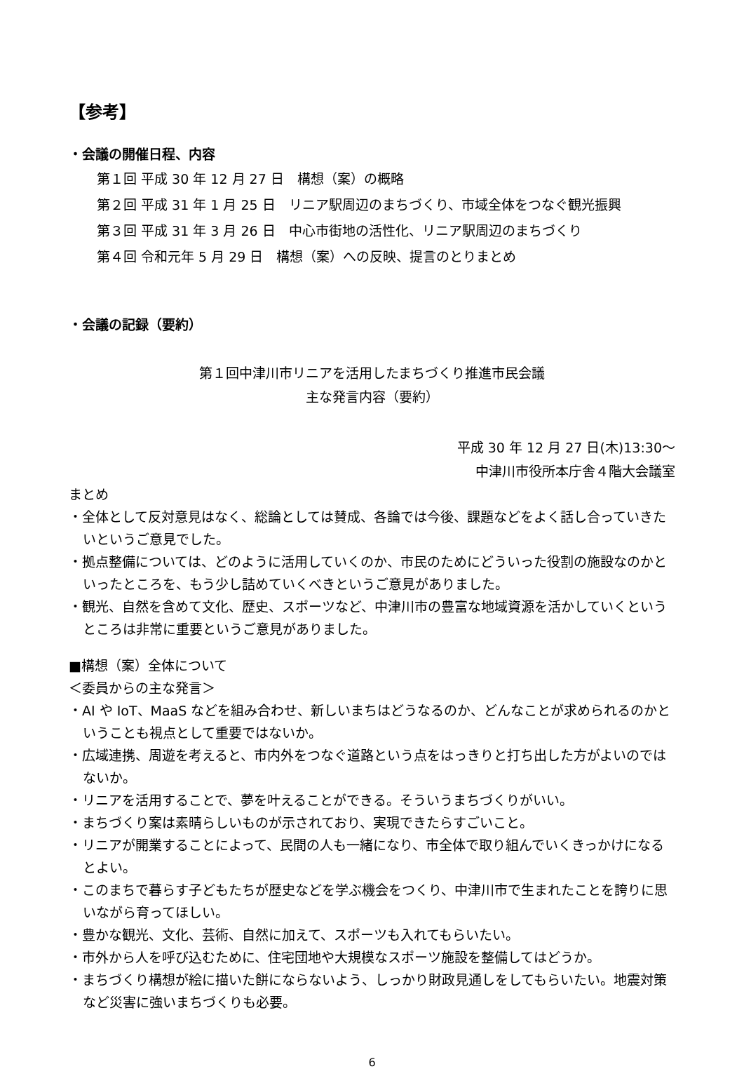【参考】
・会議の開催日程、内容
第１回 平成 30 年 12 月 27 日　構想（案）の概略
第２回 平成 31 年 1 月 25 日　リニア駅周辺のまちづくり、市域全体をつなぐ観光振興
第３回 平成 31 年 3 月 26 日　中心市街地の活性化、リニア駅周辺のまちづくり
第４回 令和元年 5 月 29 日　構想（案）への反映、提言のとりまとめ
・会議の記録（要約）
第１回中津川市リニアを活用したまちづくり推進市民会議
主な発言内容（要約）
平成 30 年 12 月 27 日(木)13:30～
中津川市役所本庁舎４階大会議室
まとめ
・全体として反対意見はなく、総論としては賛成、各論では今後、課題などをよく話し合っていきたいというご意見でした。
・拠点整備については、どのように活用していくのか、市民のためにどういった役割の施設なのかといったところを、もう少し詰めていくべきというご意見がありました。
・観光、自然を含めて文化、歴史、スポーツなど、中津川市の豊富な地域資源を活かしていくというところは非常に重要というご意見がありました。
■構想（案）全体について
＜委員からの主な発言＞
・AI や IoT、MaaS などを組み合わせ、新しいまちはどうなるのか、どんなことが求められるのかということも視点として重要ではないか。
・広域連携、周遊を考えると、市内外をつなぐ道路という点をはっきりと打ち出した方がよいのではないか。
・リニアを活用することで、夢を叶えることができる。そういうまちづくりがいい。
・まちづくり案は素晴らしいものが示されており、実現できたらすごいこと。
・リニアが開業することによって、民間の人も一緒になり、市全体で取り組んでいくきっかけになるとよい。
・このまちで暮らす子どもたちが歴史などを学ぶ機会をつくり、中津川市で生まれたことを誇りに思いながら育ってほしい。
・豊かな観光、文化、芸術、自然に加えて、スポーツも入れてもらいたい。
・市外から人を呼び込むために、住宅団地や大規模なスポーツ施設を整備してはどうか。
・まちづくり構想が絵に描いた餅にならないよう、しっかり財政見通しをしてもらいたい。地震対策など災害に強いまちづくりも必要。
6